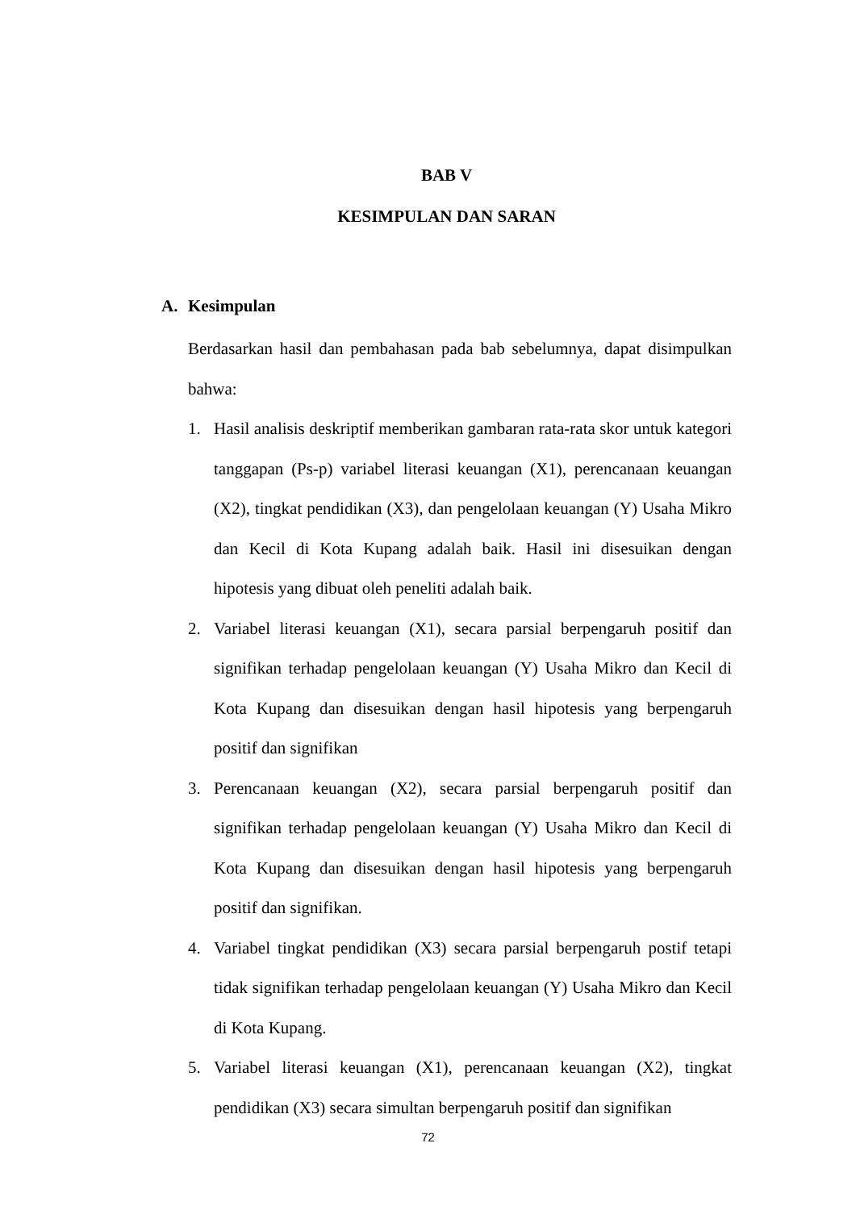BAB V
KESIMPULAN DAN SARAN
A. Kesimpulan
Berdasarkan hasil dan pembahasan pada bab sebelumnya, dapat disimpulkan bahwa:
1. Hasil analisis deskriptif memberikan gambaran rata-rata skor untuk kategori tanggapan (Ps-p) variabel literasi keuangan (X1), perencanaan keuangan (X2), tingkat pendidikan (X3), dan pengelolaan keuangan (Y) Usaha Mikro dan Kecil di Kota Kupang adalah baik. Hasil ini disesuikan dengan hipotesis yang dibuat oleh peneliti adalah baik.
2. Variabel literasi keuangan (X1), secara parsial berpengaruh positif dan signifikan terhadap pengelolaan keuangan (Y) Usaha Mikro dan Kecil di Kota Kupang dan disesuikan dengan hasil hipotesis yang berpengaruh positif dan signifikan
3. Perencanaan keuangan (X2), secara parsial berpengaruh positif dan signifikan terhadap pengelolaan keuangan (Y) Usaha Mikro dan Kecil di Kota Kupang dan disesuikan dengan hasil hipotesis yang berpengaruh positif dan signifikan.
4. Variabel tingkat pendidikan (X3) secara parsial berpengaruh postif tetapi tidak signifikan terhadap pengelolaan keuangan (Y) Usaha Mikro dan Kecil di Kota Kupang.
5. Variabel literasi keuangan (X1), perencanaan keuangan (X2), tingkat pendidikan (X3) secara simultan berpengaruh positif dan signifikan
72